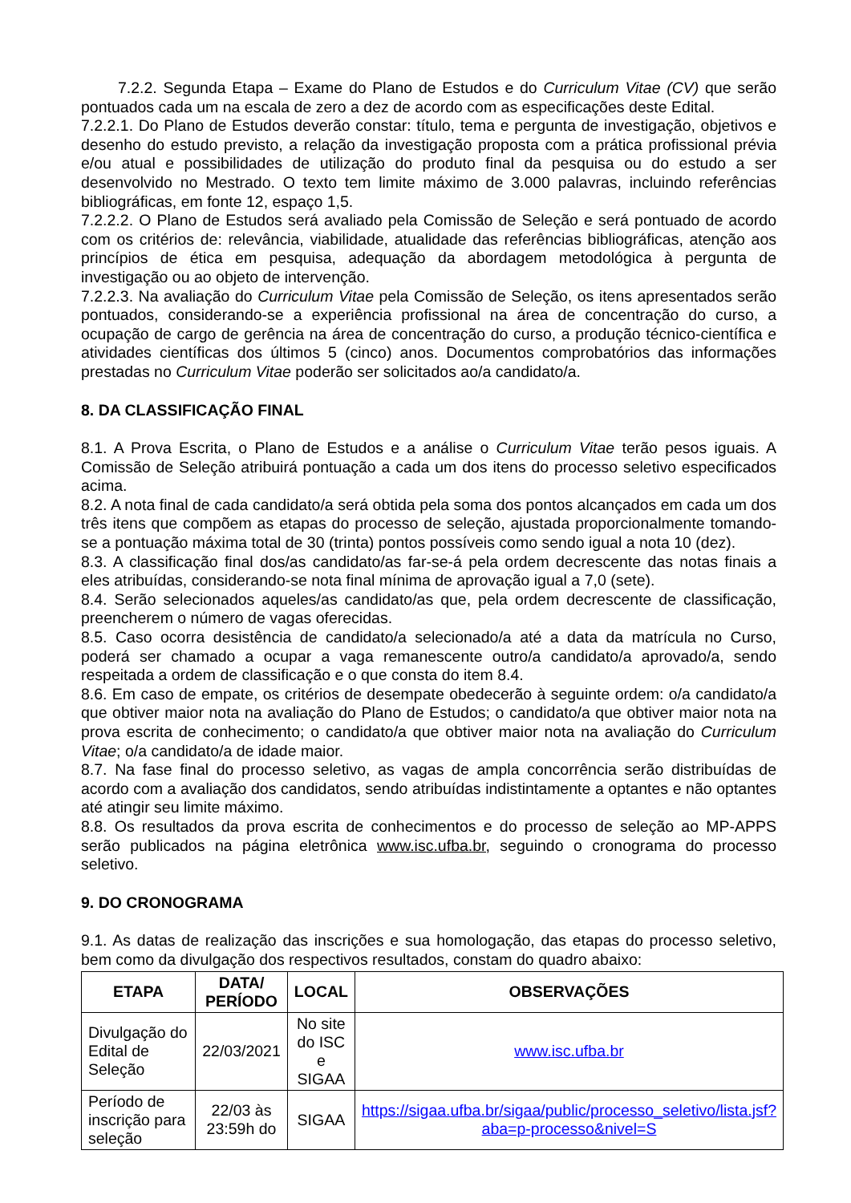7.2.2. Segunda Etapa – Exame do Plano de Estudos e do Curriculum Vitae (CV) que serão pontuados cada um na escala de zero a dez de acordo com as especificações deste Edital.
7.2.2.1. Do Plano de Estudos deverão constar: título, tema e pergunta de investigação, objetivos e desenho do estudo previsto, a relação da investigação proposta com a prática profissional prévia e/ou atual e possibilidades de utilização do produto final da pesquisa ou do estudo a ser desenvolvido no Mestrado. O texto tem limite máximo de 3.000 palavras, incluindo referências bibliográficas, em fonte 12, espaço 1,5.
7.2.2.2. O Plano de Estudos será avaliado pela Comissão de Seleção e será pontuado de acordo com os critérios de: relevância, viabilidade, atualidade das referências bibliográficas, atenção aos princípios de ética em pesquisa, adequação da abordagem metodológica à pergunta de investigação ou ao objeto de intervenção.
7.2.2.3. Na avaliação do Curriculum Vitae pela Comissão de Seleção, os itens apresentados serão pontuados, considerando-se a experiência profissional na área de concentração do curso, a ocupação de cargo de gerência na área de concentração do curso, a produção técnico-científica e atividades científicas dos últimos 5 (cinco) anos. Documentos comprobatórios das informações prestadas no Curriculum Vitae poderão ser solicitados ao/a candidato/a.
8. DA CLASSIFICAÇÃO FINAL
8.1. A Prova Escrita, o Plano de Estudos e a análise o Curriculum Vitae terão pesos iguais. A Comissão de Seleção atribuirá pontuação a cada um dos itens do processo seletivo especificados acima.
8.2. A nota final de cada candidato/a será obtida pela soma dos pontos alcançados em cada um dos três itens que compõem as etapas do processo de seleção, ajustada proporcionalmente tomando-se a pontuação máxima total de 30 (trinta) pontos possíveis como sendo igual a nota 10 (dez).
8.3. A classificação final dos/as candidato/as far-se-á pela ordem decrescente das notas finais a eles atribuídas, considerando-se nota final mínima de aprovação igual a 7,0 (sete).
8.4. Serão selecionados aqueles/as candidato/as que, pela ordem decrescente de classificação, preencherem o número de vagas oferecidas.
8.5. Caso ocorra desistência de candidato/a selecionado/a até a data da matrícula no Curso, poderá ser chamado a ocupar a vaga remanescente outro/a candidato/a aprovado/a, sendo respeitada a ordem de classificação e o que consta do item 8.4.
8.6. Em caso de empate, os critérios de desempate obedecerão à seguinte ordem: o/a candidato/a que obtiver maior nota na avaliação do Plano de Estudos; o candidato/a que obtiver maior nota na prova escrita de conhecimento; o candidato/a que obtiver maior nota na avaliação do Curriculum Vitae; o/a candidato/a de idade maior.
8.7. Na fase final do processo seletivo, as vagas de ampla concorrência serão distribuídas de acordo com a avaliação dos candidatos, sendo atribuídas indistintamente a optantes e não optantes até atingir seu limite máximo.
8.8. Os resultados da prova escrita de conhecimentos e do processo de seleção ao MP-APPS serão publicados na página eletrônica www.isc.ufba.br, seguindo o cronograma do processo seletivo.
9. DO CRONOGRAMA
9.1. As datas de realização das inscrições e sua homologação, das etapas do processo seletivo, bem como da divulgação dos respectivos resultados, constam do quadro abaixo:
| ETAPA | DATA/ PERÍODO | LOCAL | OBSERVAÇÕES |
| --- | --- | --- | --- |
| Divulgação do Edital de Seleção | 22/03/2021 | No site do ISC e SIGAA | www.isc.ufba.br |
| Período de inscrição para seleção | 22/03 às 23:59h do | SIGAA | https://sigaa.ufba.br/sigaa/public/processo_seletivo/lista.jsf?aba=p-processo&nivel=S |